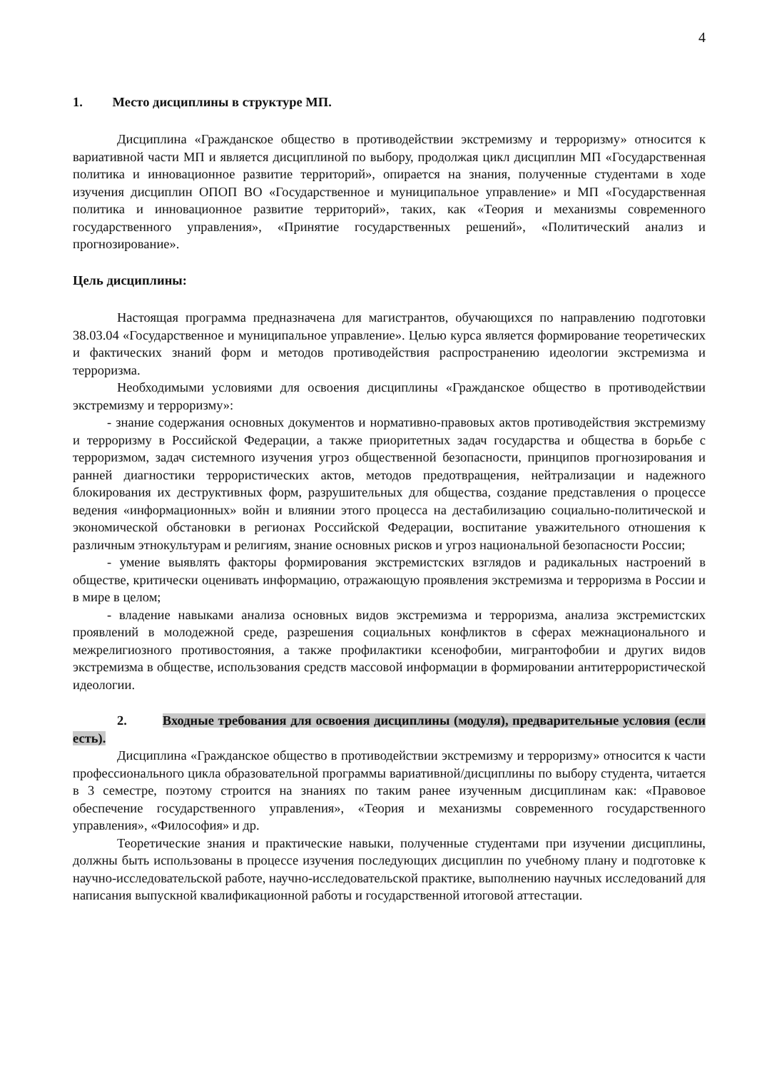4
1. Место дисциплины в структуре МП.
Дисциплина «Гражданское общество в противодействии экстремизму и терроризму» относится к вариативной части МП и является дисциплиной по выбору, продолжая цикл дисциплин МП «Государственная политика и инновационное развитие территорий», опирается на знания, полученные студентами в ходе изучения дисциплин ОПОП ВО «Государственное и муниципальное управление» и МП «Государственная политика и инновационное развитие территорий», таких, как «Теория и механизмы современного государственного управления», «Принятие государственных решений», «Политический анализ и прогнозирование».
Цель дисциплины:
Настоящая программа предназначена для магистрантов, обучающихся по направлению подготовки 38.03.04 «Государственное и муниципальное управление». Целью курса является формирование теоретических и фактических знаний форм и методов противодействия распространению идеологии экстремизма и терроризма.
Необходимыми условиями для освоения дисциплины «Гражданское общество в противодействии экстремизму и терроризму»:
- знание содержания основных документов и нормативно-правовых актов противодействия экстремизму и терроризму в Российской Федерации, а также приоритетных задач государства и общества в борьбе с терроризмом, задач системного изучения угроз общественной безопасности, принципов прогнозирования и ранней диагностики террористических актов, методов предотвращения, нейтрализации и надежного блокирования их деструктивных форм, разрушительных для общества, создание представления о процессе ведения «информационных» войн и влиянии этого процесса на дестабилизацию социально-политической и экономической обстановки в регионах Российской Федерации, воспитание уважительного отношения к различным этнокультурам и религиям, знание основных рисков и угроз национальной безопасности России;
- умение выявлять факторы формирования экстремистских взглядов и радикальных настроений в обществе, критически оценивать информацию, отражающую проявления экстремизма и терроризма в России и в мире в целом;
- владение навыками анализа основных видов экстремизма и терроризма, анализа экстремистских проявлений в молодежной среде, разрешения социальных конфликтов в сферах межнационального и межрелигиозного противостояния, а также профилактики ксенофобии, мигрантофобии и других видов экстремизма в обществе, использования средств массовой информации в формировании антитеррористической идеологии.
2. Входные требования для освоения дисциплины (модуля), предварительные условия (если есть).
Дисциплина «Гражданское общество в противодействии экстремизму и терроризму» относится к части профессионального цикла образовательной программы вариативной/дисциплины по выбору студента, читается в 3 семестре, поэтому строится на знаниях по таким ранее изученным дисциплинам как: «Правовое обеспечение государственного управления», «Теория и механизмы современного государственного управления», «Философия» и др.
Теоретические знания и практические навыки, полученные студентами при изучении дисциплины, должны быть использованы в процессе изучения последующих дисциплин по учебному плану и подготовке к научно-исследовательской работе, научно-исследовательской практике, выполнению научных исследований для написания выпускной квалификационной работы и государственной итоговой аттестации.